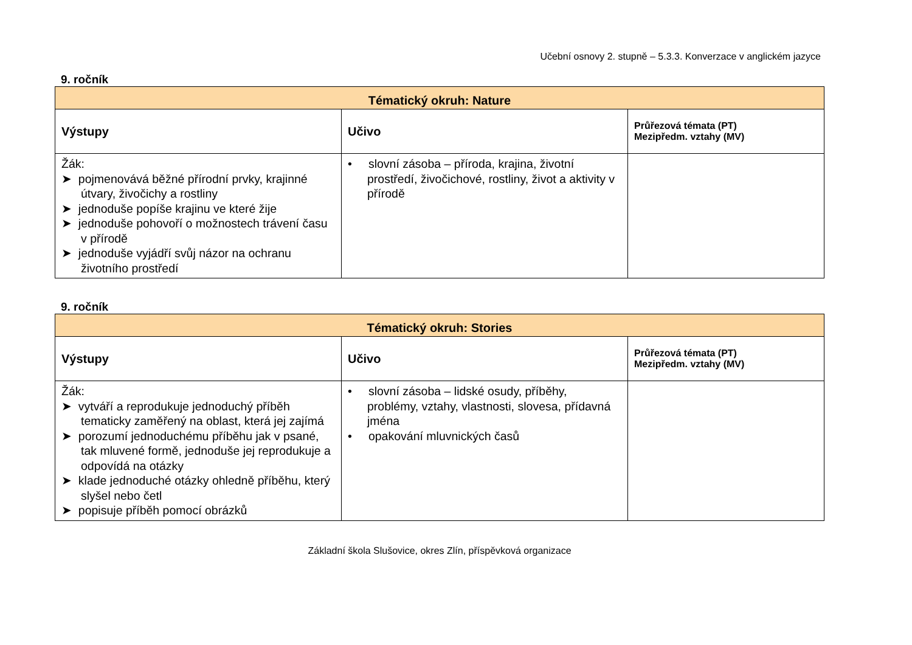Učební osnovy 2. stupně – 5.3.3. Konverzace v anglickém jazyce
9. ročník
| Tématický okruh: Nature | | |
| --- | --- | --- |
| Výstupy | Učivo | Průřezová témata (PT) Mezipředm. vztahy (MV) |
| Žák: ➤ pojmenovává běžné přírodní prvky, krajinné útvary, živočichy a rostliny ➤ jednoduše popíše krajinu ve které žije ➤ jednoduše pohovoří o možnostech trávení času v přírodě ➤ jednoduše vyjádří svůj názor na ochranu životního prostředí | • slovní zásoba – příroda, krajina, životní prostředí, živočichové, rostliny, život a aktivity v přírodě | |
9. ročník
| Tématický okruh: Stories | | |
| --- | --- | --- |
| Výstupy | Učivo | Průřezová témata (PT) Mezipředm. vztahy (MV) |
| Žák: ➤ vytváří a reprodukuje jednoduchý příběh tematicky zaměřený na oblast, která jej zajímá ➤ porozumí jednoduchému příběhu jak v psané, tak mluvené formě, jednoduše jej reprodukuje a odpovídá na otázky ➤ klade jednoduché otázky ohledně příběhu, který slyšel nebo četl ➤ popisuje příběh pomocí obrázků | • slovní zásoba – lidské osudy, příběhy, problémy, vztahy, vlastnosti, slovesa, přídavná jména • opakování mluvnických časů | |
Základní škola Slušovice, okres Zlín, příspěvková organizace